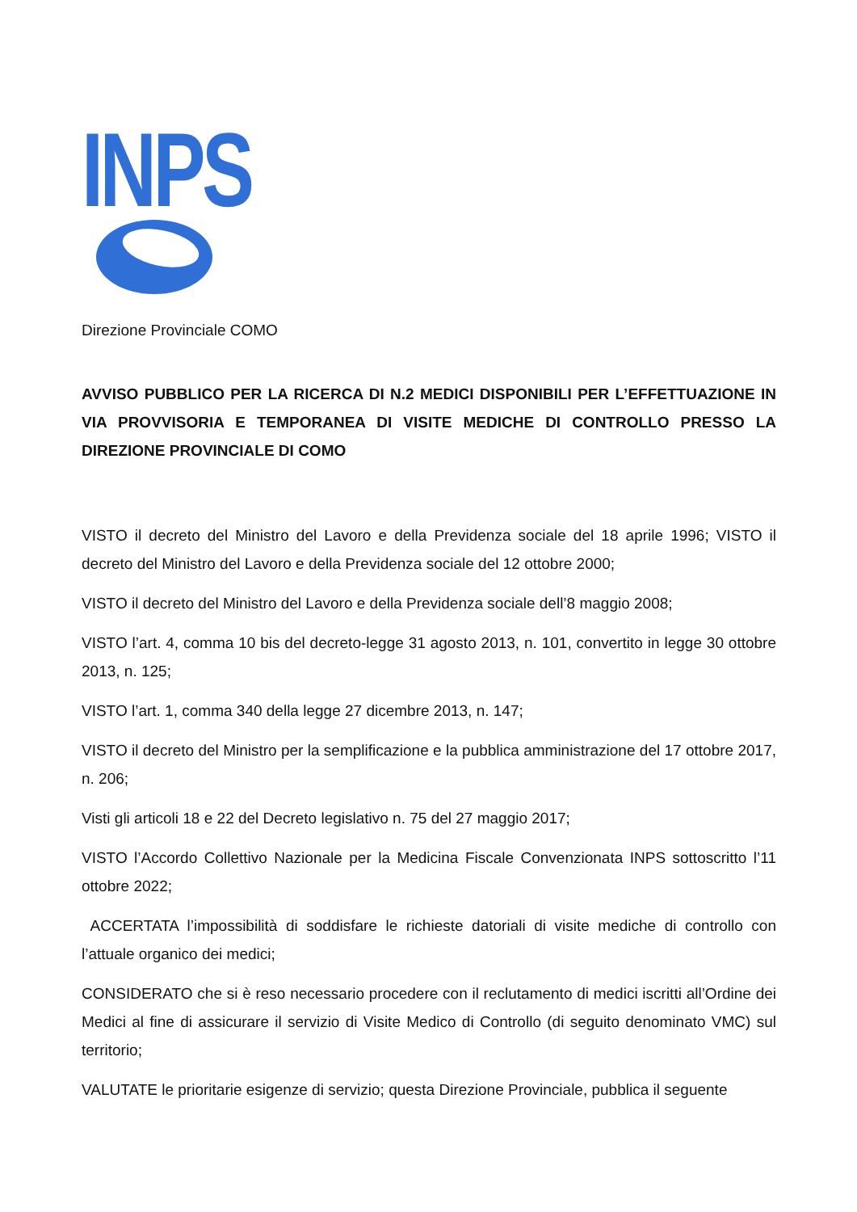INPS
Direzione Provinciale COMO
AVVISO PUBBLICO PER LA RICERCA DI N.2 MEDICI DISPONIBILI PER L’EFFETTUAZIONE IN VIA PROVVISORIA E TEMPORANEA DI VISITE MEDICHE DI CONTROLLO PRESSO LA DIREZIONE PROVINCIALE DI COMO
VISTO il decreto del Ministro del Lavoro e della Previdenza sociale del 18 aprile 1996; VISTO il decreto del Ministro del Lavoro e della Previdenza sociale del 12 ottobre 2000;
VISTO il decreto del Ministro del Lavoro e della Previdenza sociale dell’8 maggio 2008;
VISTO l’art. 4, comma 10 bis del decreto-legge 31 agosto 2013, n. 101, convertito in legge 30 ottobre 2013, n. 125;
VISTO l’art. 1, comma 340 della legge 27 dicembre 2013, n. 147;
VISTO il decreto del Ministro per la semplificazione e la pubblica amministrazione del 17 ottobre 2017, n. 206;
Visti gli articoli 18 e 22 del Decreto legislativo n. 75 del 27 maggio 2017;
VISTO l’Accordo Collettivo Nazionale per la Medicina Fiscale Convenzionata INPS sottoscritto l’11 ottobre 2022;
ACCERTATA l’impossibilità di soddisfare le richieste datoriali di visite mediche di controllo con l’attuale organico dei medici;
CONSIDERATO che si è reso necessario procedere con il reclutamento di medici iscritti all’Ordine dei Medici al fine di assicurare il servizio di Visite Medico di Controllo (di seguito denominato VMC) sul territorio;
VALUTATE le prioritarie esigenze di servizio; questa Direzione Provinciale, pubblica il seguente